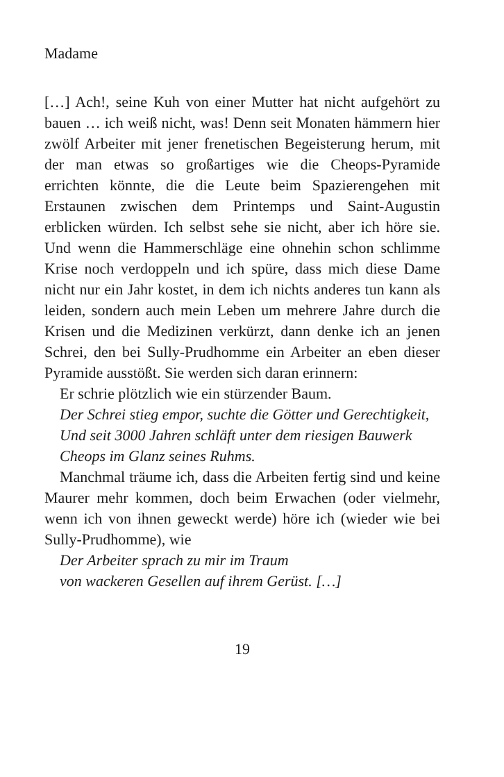Madame
[…] Ach!, seine Kuh von einer Mutter hat nicht aufgehört zu bauen … ich weiß nicht, was! Denn seit Monaten hämmern hier zwölf Arbeiter mit jener frenetischen Begeisterung herum, mit der man etwas so großartiges wie die Cheops-Pyramide errichten könnte, die die Leute beim Spazierengehen mit Erstaunen zwischen dem Printemps und Saint-Augustin erblicken würden. Ich selbst sehe sie nicht, aber ich höre sie. Und wenn die Hammerschläge eine ohnehin schon schlimme Krise noch verdoppeln und ich spüre, dass mich diese Dame nicht nur ein Jahr kostet, in dem ich nichts anderes tun kann als leiden, sondern auch mein Leben um mehrere Jahre durch die Krisen und die Medizinen verkürzt, dann denke ich an jenen Schrei, den bei Sully-Prudhomme ein Arbeiter an eben dieser Pyramide ausstößt. Sie werden sich daran erinnern:
Er schrie plötzlich wie ein stürzender Baum.
Der Schrei stieg empor, suchte die Götter und Gerechtigkeit,
Und seit 3000 Jahren schläft unter dem riesigen Bauwerk
Cheops im Glanz seines Ruhms.
Manchmal träume ich, dass die Arbeiten fertig sind und keine Maurer mehr kommen, doch beim Erwachen (oder vielmehr, wenn ich von ihnen geweckt werde) höre ich (wieder wie bei Sully-Prudhomme), wie
Der Arbeiter sprach zu mir im Traum
von wackeren Gesellen auf ihrem Gerüst. […]
19